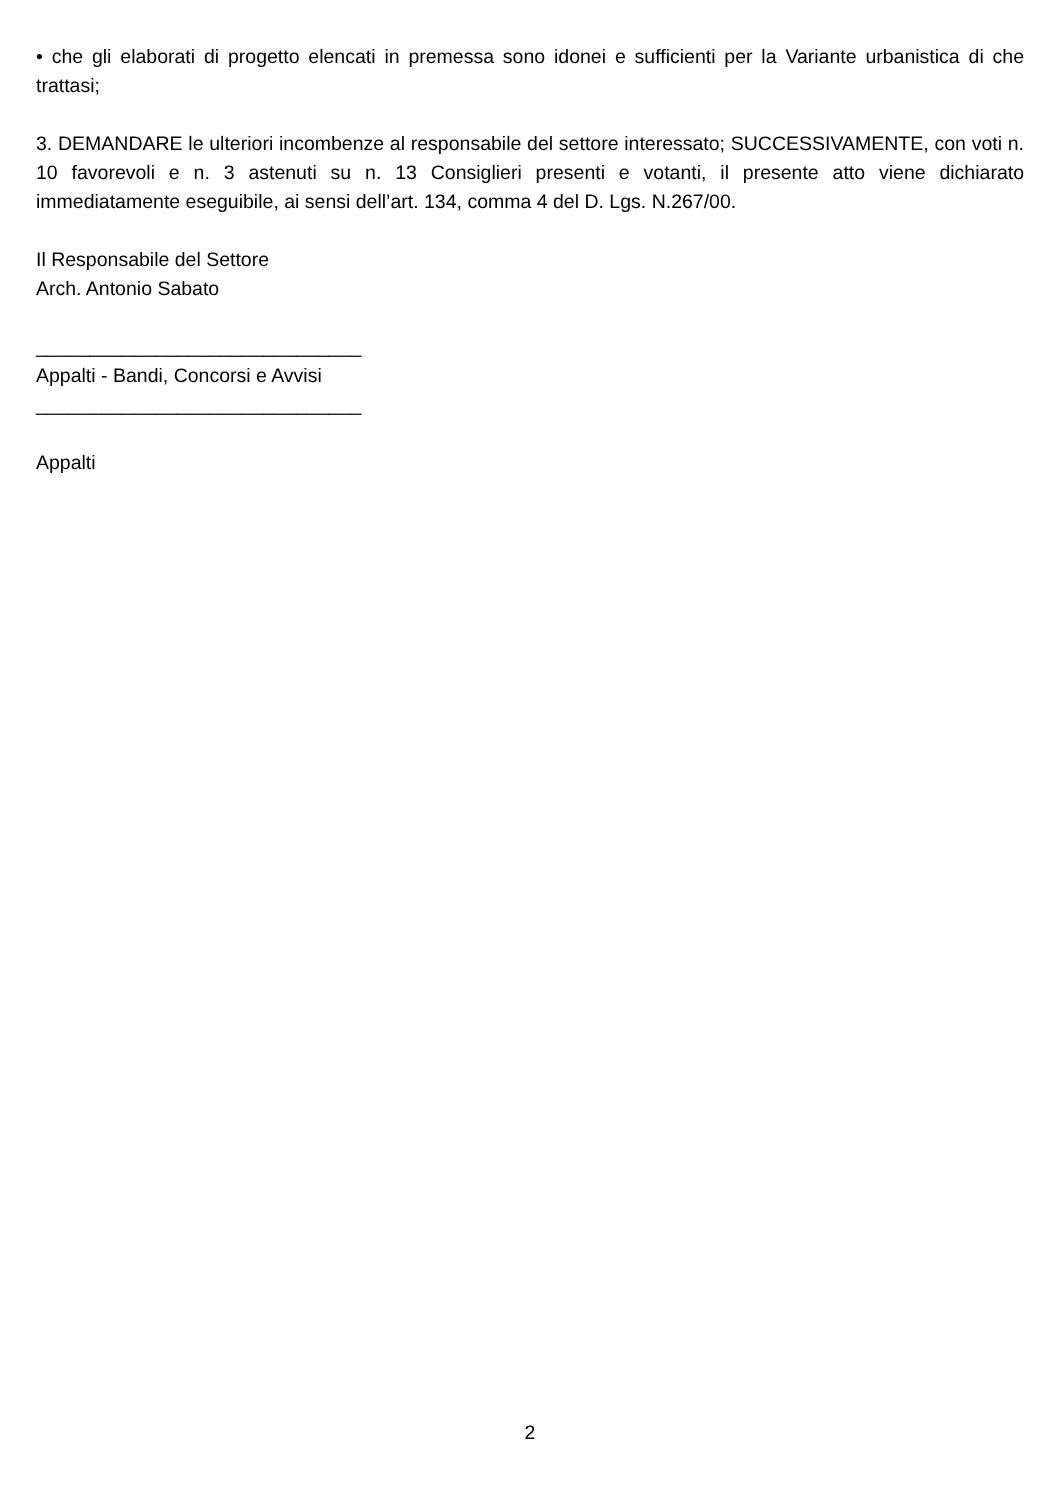• che gli elaborati di progetto elencati in premessa sono idonei e sufficienti per la Variante urbanistica di che trattasi;
3. DEMANDARE le ulteriori incombenze al responsabile del settore interessato; SUCCESSIVAMENTE, con voti n. 10 favorevoli e n. 3 astenuti su n. 13 Consiglieri presenti e votanti, il presente atto viene dichiarato immediatamente eseguibile, ai sensi dell’art. 134, comma 4 del D. Lgs. N.267/00.
Il Responsabile del Settore
Arch. Antonio Sabato
______________________________
Appalti - Bandi, Concorsi e Avvisi
______________________________
Appalti
2